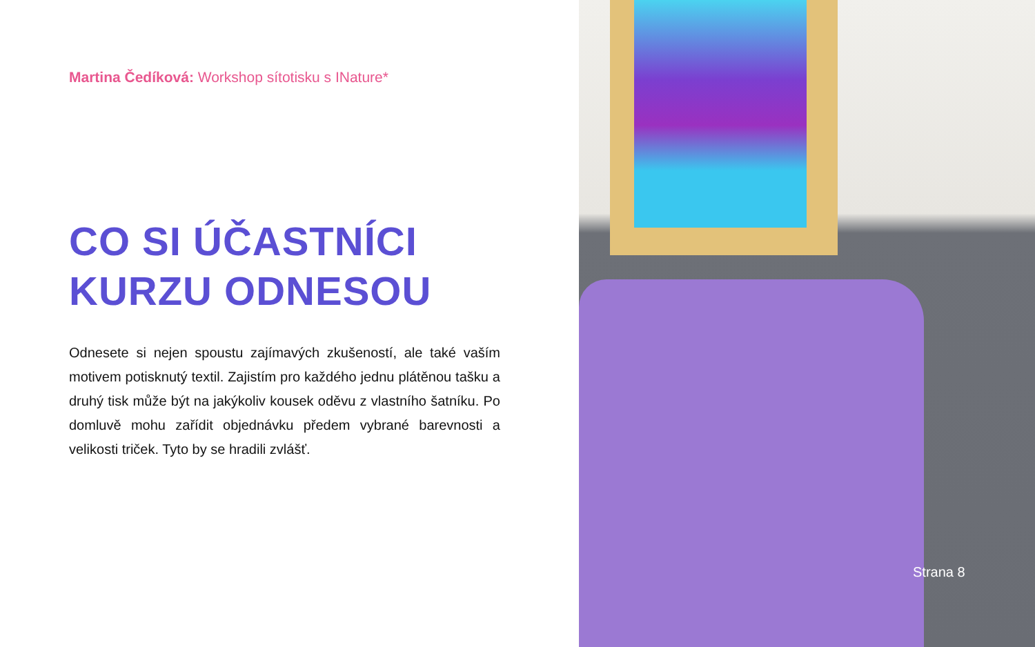Martina Čedíková: Workshop sítotisku s INature*
CO SI ÚČASTNÍCI
KURZU ODNESOU
Odnesete si nejen spoustu zajímavých zkušeností, ale také vaším motivem potisknutý textil. Zajistím pro každého jednu plátěnou taš­ku a druhý tisk může být na jakýkoliv kousek oděvu z vlastního šat­níku. Po domluvě mohu zařídit objednávku předem vybrané barev­nosti a velikosti triček. Tyto by se hradili zvlášť.
Strana 8